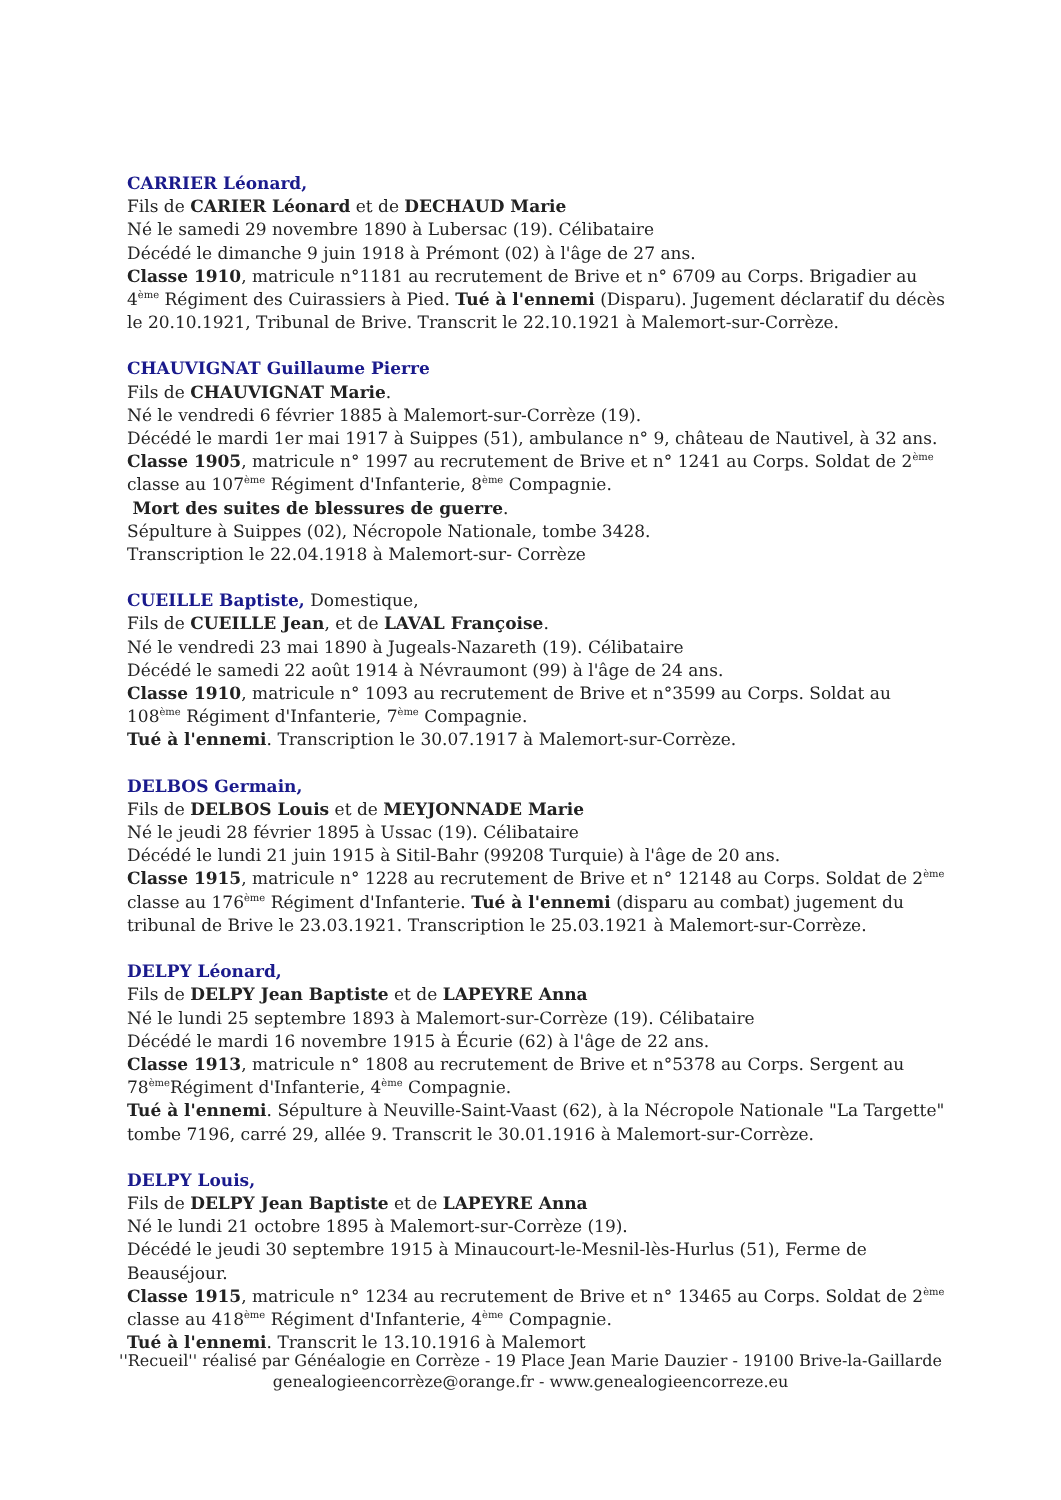CARRIER Léonard,
Fils de CARIER Léonard et de DECHAUD Marie
Né le samedi 29 novembre 1890 à Lubersac (19). Célibataire
Décédé le dimanche 9 juin 1918 à Prémont (02) à l'âge de 27 ans.
Classe 1910, matricule n°1181 au recrutement de Brive et n° 6709 au Corps. Brigadier au 4<sup>ème</sup> Régiment des Cuirassiers à Pied. Tué à l'ennemi (Disparu). Jugement déclaratif du décès le 20.10.1921, Tribunal de Brive. Transcrit le 22.10.1921 à Malemort-sur-Corrèze.
CHAUVIGNAT Guillaume Pierre
Fils de CHAUVIGNAT Marie.
Né le vendredi 6 février 1885 à Malemort-sur-Corrèze (19).
Décédé le mardi 1er mai 1917 à Suippes (51), ambulance n° 9, château de Nautivel, à 32 ans.
Classe 1905, matricule n° 1997 au recrutement de Brive et n° 1241 au Corps. Soldat de 2<sup>ème</sup> classe au 107<sup>ème</sup> Régiment d'Infanterie, 8<sup>ème</sup> Compagnie.
Mort des suites de blessures de guerre.
Sépulture à Suippes (02), Nécropole Nationale, tombe 3428.
Transcription le 22.04.1918 à Malemort-sur- Corrèze
CUEILLE Baptiste, Domestique,
Fils de CUEILLE Jean, et de LAVAL Françoise.
Né le vendredi 23 mai 1890 à Jugeals-Nazareth (19). Célibataire
Décédé le samedi 22 août 1914 à Névraumont (99) à l'âge de 24 ans.
Classe 1910, matricule n° 1093 au recrutement de Brive et n°3599 au Corps. Soldat au 108<sup>ème</sup> Régiment d'Infanterie, 7<sup>ème</sup> Compagnie.
Tué à l'ennemi. Transcription le 30.07.1917 à Malemort-sur-Corrèze.
DELBOS Germain,
Fils de DELBOS Louis et de MEYJONNADE Marie
Né le jeudi 28 février 1895 à Ussac (19). Célibataire
Décédé le lundi 21 juin 1915 à Sitil-Bahr (99208 Turquie) à l'âge de 20 ans.
Classe 1915, matricule n° 1228 au recrutement de Brive et n° 12148 au Corps. Soldat de 2<sup>ème</sup> classe au 176<sup>ème</sup> Régiment d'Infanterie. Tué à l'ennemi (disparu au combat) jugement du tribunal de Brive le 23.03.1921. Transcription le 25.03.1921 à Malemort-sur-Corrèze.
DELPY Léonard,
Fils de DELPY Jean Baptiste et de LAPEYRE Anna
Né le lundi 25 septembre 1893 à Malemort-sur-Corrèze (19). Célibataire
Décédé le mardi 16 novembre 1915 à Écurie (62) à l'âge de 22 ans.
Classe 1913, matricule n° 1808 au recrutement de Brive et n°5378 au Corps. Sergent au 78<sup>ème</sup>Régiment d'Infanterie, 4<sup>ème</sup> Compagnie.
Tué à l'ennemi. Sépulture à Neuville-Saint-Vaast (62), à la Nécropole Nationale "La Targette" tombe 7196, carré 29, allée 9. Transcrit le 30.01.1916 à Malemort-sur-Corrèze.
DELPY Louis,
Fils de DELPY Jean Baptiste et de LAPEYRE Anna
Né le lundi 21 octobre 1895 à Malemort-sur-Corrèze (19).
Décédé le jeudi 30 septembre 1915 à Minaucourt-le-Mesnil-lès-Hurlus (51), Ferme de Beauséjour.
Classe 1915, matricule n° 1234 au recrutement de Brive et n° 13465 au Corps. Soldat de 2<sup>ème</sup> classe au 418<sup>ème</sup> Régiment d'Infanterie, 4<sup>ème</sup> Compagnie.
Tué à l'ennemi. Transcrit le 13.10.1916 à Malemort
''Recueil'' réalisé par Généalogie en Corrèze - 19 Place Jean Marie Dauzier - 19100 Brive-la-Gaillarde
genealogieencorrèze@orange.fr - www.genealogieencorreze.eu